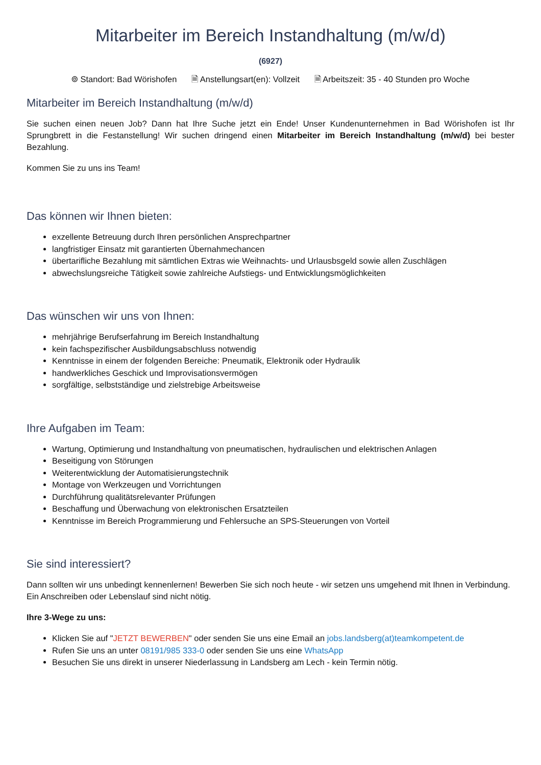Mitarbeiter im Bereich Instandhaltung (m/w/d)
(6927)
⌾ Standort: Bad Wörishofen 🗎 Anstellungsart(en): Vollzeit 🗎 Arbeitszeit: 35 - 40 Stunden pro Woche
Mitarbeiter im Bereich Instandhaltung (m/w/d)
Sie suchen einen neuen Job? Dann hat Ihre Suche jetzt ein Ende! Unser Kundenunternehmen in Bad Wörishofen ist Ihr Sprungbrett in die Festanstellung! Wir suchen dringend einen Mitarbeiter im Bereich Instandhaltung (m/w/d) bei bester Bezahlung.
Kommen Sie zu uns ins Team!
Das können wir Ihnen bieten:
exzellente Betreuung durch Ihren persönlichen Ansprechpartner
langfristiger Einsatz mit garantierten Übernahmechancen
übertarifliche Bezahlung mit sämtlichen Extras wie Weihnachts- und Urlausbsgeld sowie allen Zuschlägen
abwechslungsreiche Tätigkeit sowie zahlreiche Aufstiegs- und Entwicklungsmöglichkeiten
Das wünschen wir uns von Ihnen:
mehrjährige Berufserfahrung im Bereich Instandhaltung
kein fachspezifischer Ausbildungsabschluss notwendig
Kenntnisse in einem der folgenden Bereiche: Pneumatik, Elektronik oder Hydraulik
handwerkliches Geschick und Improvisationsvermögen
sorgfältige, selbstständige und zielstrebige Arbeitsweise
Ihre Aufgaben im Team:
Wartung, Optimierung und Instandhaltung von pneumatischen, hydraulischen und elektrischen Anlagen
Beseitigung von Störungen
Weiterentwicklung der Automatisierungstechnik
Montage von Werkzeugen und Vorrichtungen
Durchführung qualitätsrelevanter Prüfungen
Beschaffung und Überwachung von elektronischen Ersatzteilen
Kenntnisse im Bereich Programmierung und Fehlersuche an SPS-Steuerungen von Vorteil
Sie sind interessiert?
Dann sollten wir uns unbedingt kennenlernen! Bewerben Sie sich noch heute - wir setzen uns umgehend mit Ihnen in Verbindung. Ein Anschreiben oder Lebenslauf sind nicht nötig.
Ihre 3-Wege zu uns:
Klicken Sie auf "JETZT BEWERBEN" oder senden Sie uns eine Email an jobs.landsberg(at)teamkompetent.de
Rufen Sie uns an unter 08191/985 333-0 oder senden Sie uns eine WhatsApp
Besuchen Sie uns direkt in unserer Niederlassung in Landsberg am Lech - kein Termin nötig.